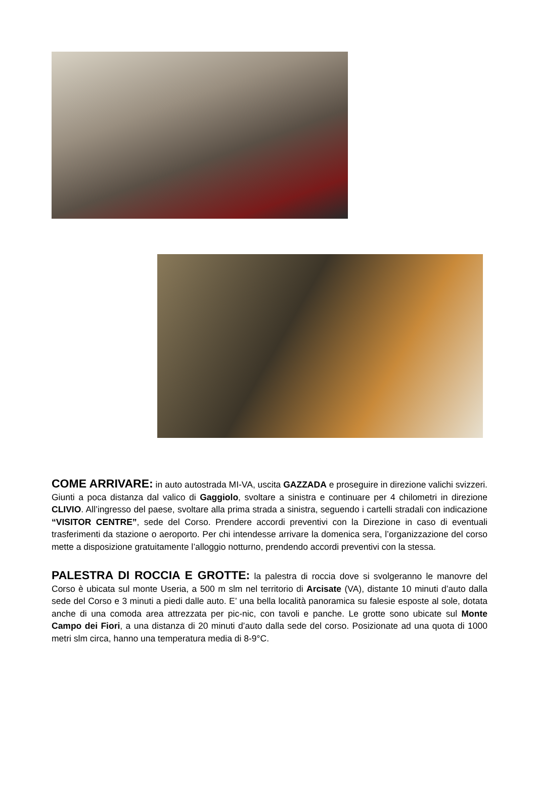COME ARRIVARE: in auto autostrada MI-VA, uscita GAZZADA e proseguire in direzione valichi svizzeri. Giunti a poca distanza dal valico di Gaggiolo, svoltare a sinistra e continuare per 4 chilometri in direzione CLIVIO. All’ingresso del paese, svoltare alla prima strada a sinistra, seguendo i cartelli stradali con indicazione “VISITOR CENTRE”, sede del Corso. Prendere accordi preventivi con la Direzione in caso di eventuali trasferimenti da stazione o aeroporto. Per chi intendesse arrivare la domenica sera, l’organizzazione del corso mette a disposizione gratuitamente l’alloggio notturno, prendendo accordi preventivi con la stessa.
PALESTRA DI ROCCIA E GROTTE: la palestra di roccia dove si svolgeranno le manovre del Corso è ubicata sul monte Useria, a 500 m slm nel territorio di Arcisate (VA), distante 10 minuti d’auto dalla sede del Corso e 3 minuti a piedi dalle auto. E’ una bella località panoramica su falesie esposte al sole, dotata anche di una comoda area attrezzata per pic-nic, con tavoli e panche. Le grotte sono ubicate sul Monte Campo dei Fiori, a una distanza di 20 minuti d’auto dalla sede del corso. Posizionate ad una quota di 1000 metri slm circa, hanno una temperatura media di 8-9°C.